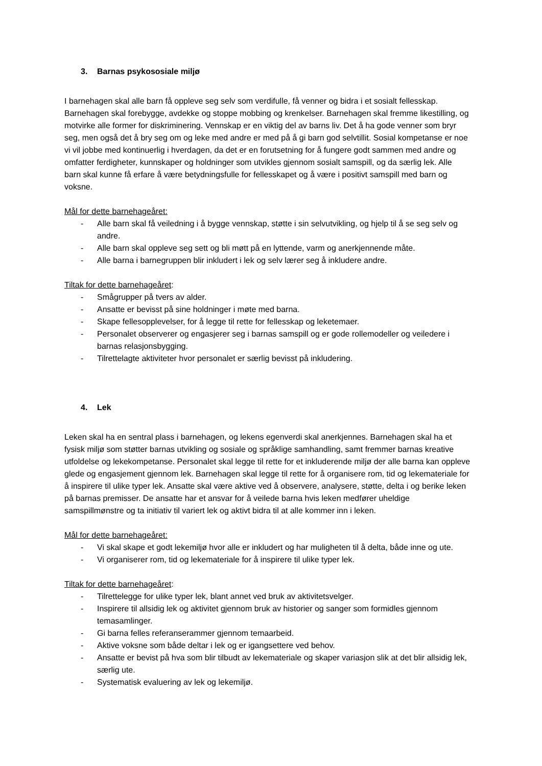3. Barnas psykososiale miljø
I barnehagen skal alle barn få oppleve seg selv som verdifulle, få venner og bidra i et sosialt fellesskap. Barnehagen skal forebygge, avdekke og stoppe mobbing og krenkelser. Barnehagen skal fremme likestilling, og motvirke alle former for diskriminering. Vennskap er en viktig del av barns liv. Det å ha gode venner som bryr seg, men også det å bry seg om og leke med andre er med på å gi barn god selvtillit. Sosial kompetanse er noe vi vil jobbe med kontinuerlig i hverdagen, da det er en forutsetning for å fungere godt sammen med andre og omfatter ferdigheter, kunnskaper og holdninger som utvikles gjennom sosialt samspill, og da særlig lek. Alle barn skal kunne få erfare å være betydningsfulle for fellesskapet og å være i positivt samspill med barn og voksne.
Mål for dette barnehageåret:
- Alle barn skal få veiledning i å bygge vennskap, støtte i sin selvutvikling, og hjelp til å se seg selv og andre.
- Alle barn skal oppleve seg sett og bli møtt på en lyttende, varm og anerkjennende måte.
- Alle barna i barnegruppen blir inkludert i lek og selv lærer seg å inkludere andre.
Tiltak for dette barnehageåret:
- Smågrupper på tvers av alder.
- Ansatte er bevisst på sine holdninger i møte med barna.
- Skape fellesopplevelser, for å legge til rette for fellesskap og leketemaer.
- Personalet observerer og engasjerer seg i barnas samspill og er gode rollemodeller og veiledere i barnas relasjonsbygging.
- Tilrettelagte aktiviteter hvor personalet er særlig bevisst på inkludering.
4. Lek
Leken skal ha en sentral plass i barnehagen, og lekens egenverdi skal anerkjennes. Barnehagen skal ha et fysisk miljø som støtter barnas utvikling og sosiale og språklige samhandling, samt fremmer barnas kreative utfoldelse og lekekompetanse. Personalet skal legge til rette for et inkluderende miljø der alle barna kan oppleve glede og engasjement gjennom lek. Barnehagen skal legge til rette for å organisere rom, tid og lekemateriale for å inspirere til ulike typer lek. Ansatte skal være aktive ved å observere, analysere, støtte, delta i og berike leken på barnas premisser. De ansatte har et ansvar for å veilede barna hvis leken medfører uheldige samspillmønstre og ta initiativ til variert lek og aktivt bidra til at alle kommer inn i leken.
Mål for dette barnehageåret:
- Vi skal skape et godt lekemiljø hvor alle er inkludert og har muligheten til å delta, både inne og ute.
- Vi organiserer rom, tid og lekemateriale for å inspirere til ulike typer lek.
Tiltak for dette barnehageåret:
- Tilrettelegge for ulike typer lek, blant annet ved bruk av aktivitetsvelger.
- Inspirere til allsidig lek og aktivitet gjennom bruk av historier og sanger som formidles gjennom temasamlinger.
- Gi barna felles referanserammer gjennom temaarbeid.
- Aktive voksne som både deltar i lek og er igangsettere ved behov.
- Ansatte er bevist på hva som blir tilbudt av lekemateriale og skaper variasjon slik at det blir allsidig lek, særlig ute.
- Systematisk evaluering av lek og lekemiljø.